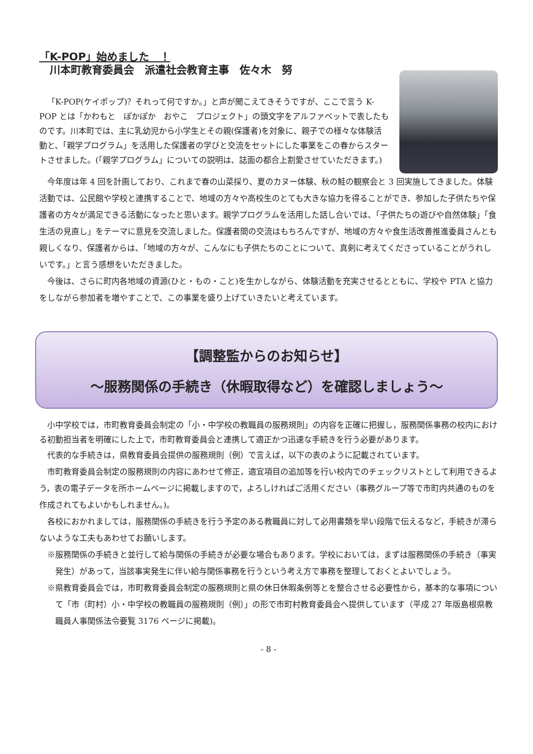「K-POP」始めました　！
　川本町教育委員会　派遣社会教育主事　佐々木　努
「K-POP(ケイポップ)？それって何ですか。」と声が聞こえてきそうですが、ここで言う K-POP とは「かわもと　ぽかぽか　おやこ　プロジェクト」の頭文字をアルファベットで表したものです。川本町では、主に乳幼児から小学生とその親(保護者)を対象に、親子での様々な体験活動と、「親学プログラム」を活用した保護者の学びと交流をセットにした事業をこの春からスタートさせました。(「親学プログラム」についての説明は、誌面の都合上割愛させていただきます。)
今年度は年 4 回を計画しており、これまで春の山菜採り、夏のカヌー体験、秋の鮭の観察会と 3 回実施してきました。体験活動では、公民館や学校と連携することで、地域の方々や高校生のとても大きな協力を得ることができ、参加した子供たちや保護者の方々が満足できる活動になったと思います。親学プログラムを活用した話し合いでは、「子供たちの遊びや自然体験」「食生活の見直し」をテーマに意見を交流しました。保護者間の交流はもちろんですが、地域の方々や食生活改善推進委員さんとも親しくなり、保護者からは、「地域の方々が、こんなにも子供たちのことについて、真剣に考えてくださっていることがうれしいです。」と言う感想をいただきました。
今後は、さらに町内各地域の資源(ひと・もの・こと)を生かしながら、体験活動を充実させるとともに、学校や PTA と協力をしながら参加者を増やすことで、この事業を盛り上げていきたいと考えています。
【調整監からのお知らせ】
～服務関係の手続き（休暇取得など）を確認しましょう～
小中学校では，市町教育委員会制定の「小・中学校の教職員の服務規則」の内容を正確に把握し，服務関係事務の校内における初動担当者を明確にした上で，市町教育委員会と連携して適正かつ迅速な手続きを行う必要があります。
代表的な手続きは，県教育委員会提供の服務規則（例）で言えば，以下の表のように記載されています。
市町教育委員会制定の服務規則の内容にあわせて修正，適宜項目の追加等を行い校内でのチェックリストとして利用できるよう，表の電子データを所ホームページに掲載しますので，よろしければご活用ください（事務グループ等で市町内共通のものを作成されてもよいかもしれません。)。
各校におかれましては，服務関係の手続きを行う予定のある教職員に対して必用書類を早い段階で伝えるなど，手続きが滞らないような工夫もあわせてお願いします。
※服務関係の手続きと並行して給与関係の手続きが必要な場合もあります。学校においては，まずは服務関係の手続き（事実発生）があって，当該事実発生に伴い給与関係事務を行うという考え方で事務を整理しておくとよいでしょう。
※県教育委員会では，市町教育委員会制定の服務規則と県の休日休暇条例等とを整合させる必要性から，基本的な事項について「市（町村）小・中学校の教職員の服務規則（例）」の形で市町村教育委員会へ提供しています（平成 27 年版島根県教職員人事関係法令要覧 3176 ページに掲載)。
- 8 -